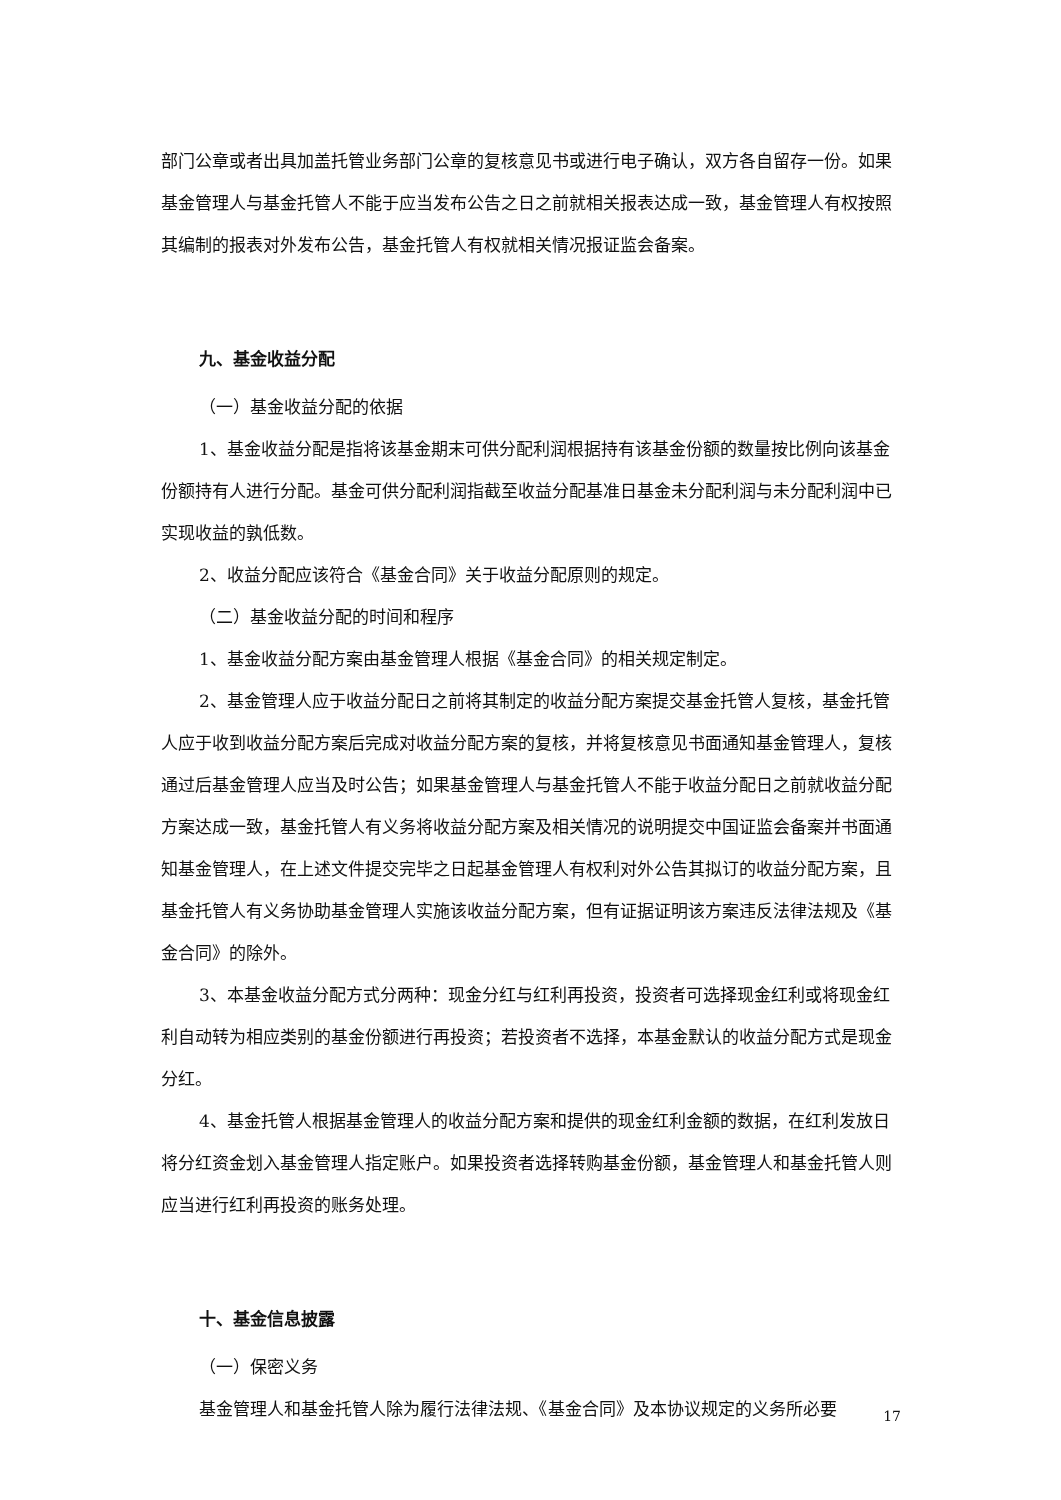部门公章或者出具加盖托管业务部门公章的复核意见书或进行电子确认，双方各自留存一份。如果基金管理人与基金托管人不能于应当发布公告之日之前就相关报表达成一致，基金管理人有权按照其编制的报表对外发布公告，基金托管人有权就相关情况报证监会备案。
九、基金收益分配
（一）基金收益分配的依据
1、基金收益分配是指将该基金期末可供分配利润根据持有该基金份额的数量按比例向该基金份额持有人进行分配。基金可供分配利润指截至收益分配基准日基金未分配利润与未分配利润中已实现收益的孰低数。
2、收益分配应该符合《基金合同》关于收益分配原则的规定。
（二）基金收益分配的时间和程序
1、基金收益分配方案由基金管理人根据《基金合同》的相关规定制定。
2、基金管理人应于收益分配日之前将其制定的收益分配方案提交基金托管人复核，基金托管人应于收到收益分配方案后完成对收益分配方案的复核，并将复核意见书面通知基金管理人，复核通过后基金管理人应当及时公告；如果基金管理人与基金托管人不能于收益分配日之前就收益分配方案达成一致，基金托管人有义务将收益分配方案及相关情况的说明提交中国证监会备案并书面通知基金管理人，在上述文件提交完毕之日起基金管理人有权利对外公告其拟订的收益分配方案，且基金托管人有义务协助基金管理人实施该收益分配方案，但有证据证明该方案违反法律法规及《基金合同》的除外。
3、本基金收益分配方式分两种：现金分红与红利再投资，投资者可选择现金红利或将现金红利自动转为相应类别的基金份额进行再投资；若投资者不选择，本基金默认的收益分配方式是现金分红。
4、基金托管人根据基金管理人的收益分配方案和提供的现金红利金额的数据，在红利发放日将分红资金划入基金管理人指定账户。如果投资者选择转购基金份额，基金管理人和基金托管人则应当进行红利再投资的账务处理。
十、基金信息披露
（一）保密义务
基金管理人和基金托管人除为履行法律法规、《基金合同》及本协议规定的义务所必要
17